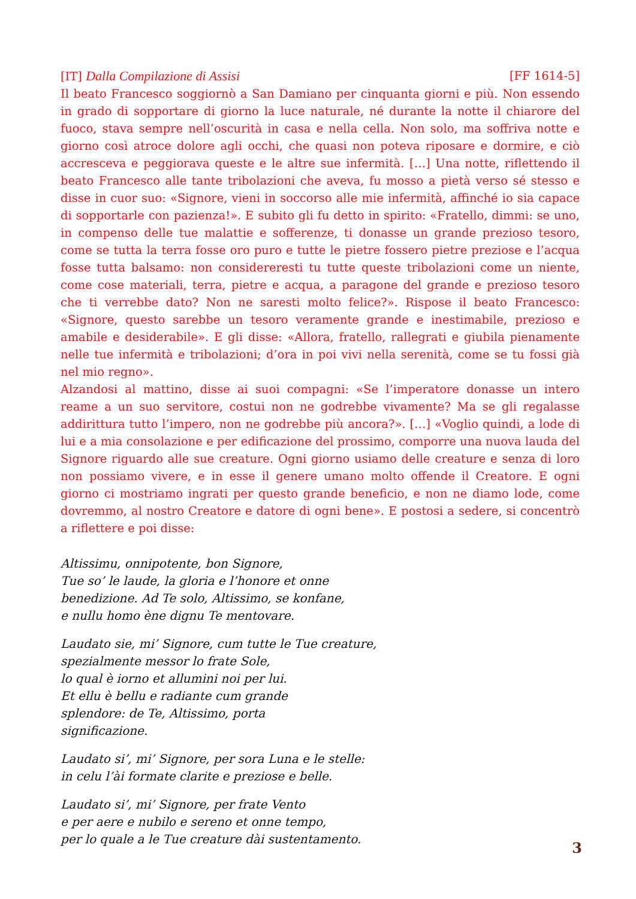[IT] Dalla Compilazione di Assisi [FF 1614-5]
Il beato Francesco soggiornò a San Damiano per cinquanta giorni e più. Non essendo in grado di sopportare di giorno la luce naturale, né durante la notte il chiarore del fuoco, stava sempre nell’oscurità in casa e nella cella. Non solo, ma soffriva notte e giorno così atroce dolore agli occhi, che quasi non poteva riposare e dormire, e ciò accresceva e peggiorava queste e le altre sue infermità. […] Una notte, riflettendo il beato Francesco alle tante tribolazioni che aveva, fu mosso a pietà verso sé stesso e disse in cuor suo: «Signore, vieni in soccorso alle mie infermità, affinché io sia capace di sopportarle con pazienza!». E subito gli fu detto in spirito: «Fratello, dimmi: se uno, in compenso delle tue malattie e sofferenze, ti donasse un grande prezioso tesoro, come se tutta la terra fosse oro puro e tutte le pietre fossero pietre preziose e l’acqua fosse tutta balsamo: non considereresti tu tutte queste tribolazioni come un niente, come cose materiali, terra, pietre e acqua, a paragone del grande e prezioso tesoro che ti verrebbe dato? Non ne saresti molto felice?». Rispose il beato Francesco: «Signore, questo sarebbe un tesoro veramente grande e inestimabile, prezioso e amabile e desiderabile». E gli disse: «Allora, fratello, rallegrati e giubila pienamente nelle tue infermità e tribolazioni; d’ora in poi vivi nella serenità, come se tu fossi già nel mio regno».
Alzandosi al mattino, disse ai suoi compagni: «Se l’imperatore donasse un intero reame a un suo servitore, costui non ne godrebbe vivamente? Ma se gli regalasse addirittura tutto l’impero, non ne godrebbe più ancora?». […] «Voglio quindi, a lode di lui e a mia consolazione e per edificazione del prossimo, comporre una nuova lauda del Signore riguardo alle sue creature. Ogni giorno usiamo delle creature e senza di loro non possiamo vivere, e in esse il genere umano molto offende il Creatore. E ogni giorno ci mostriamo ingrati per questo grande beneficio, e non ne diamo lode, come dovremmo, al nostro Creatore e datore di ogni bene». E postosi a sedere, si concentrò a riflettere e poi disse:
Altissimu, onnipotente, bon Signore,
Tue so’ le laude, la gloria e l’honore et onne
benedizione. Ad Te solo, Altissimo, se konfane,
e nullu homo ène dignu Te mentovare.
Laudato sie, mi’ Signore, cum tutte le Tue creature,
spezialmente messor lo frate Sole,
lo qual è iorno et allumini noi per lui.
Et ellu è bellu e radiante cum grande
splendore: de Te, Altissimo, porta
significazione.
Laudato si’, mi’ Signore, per sora Luna e le stelle:
in celu l’ài formate clarite e preziose e belle.
Laudato si’, mi’ Signore, per frate Vento
e per aere e nubilo e sereno et onne tempo,
per lo quale a le Tue creature dài sustentamento.
3